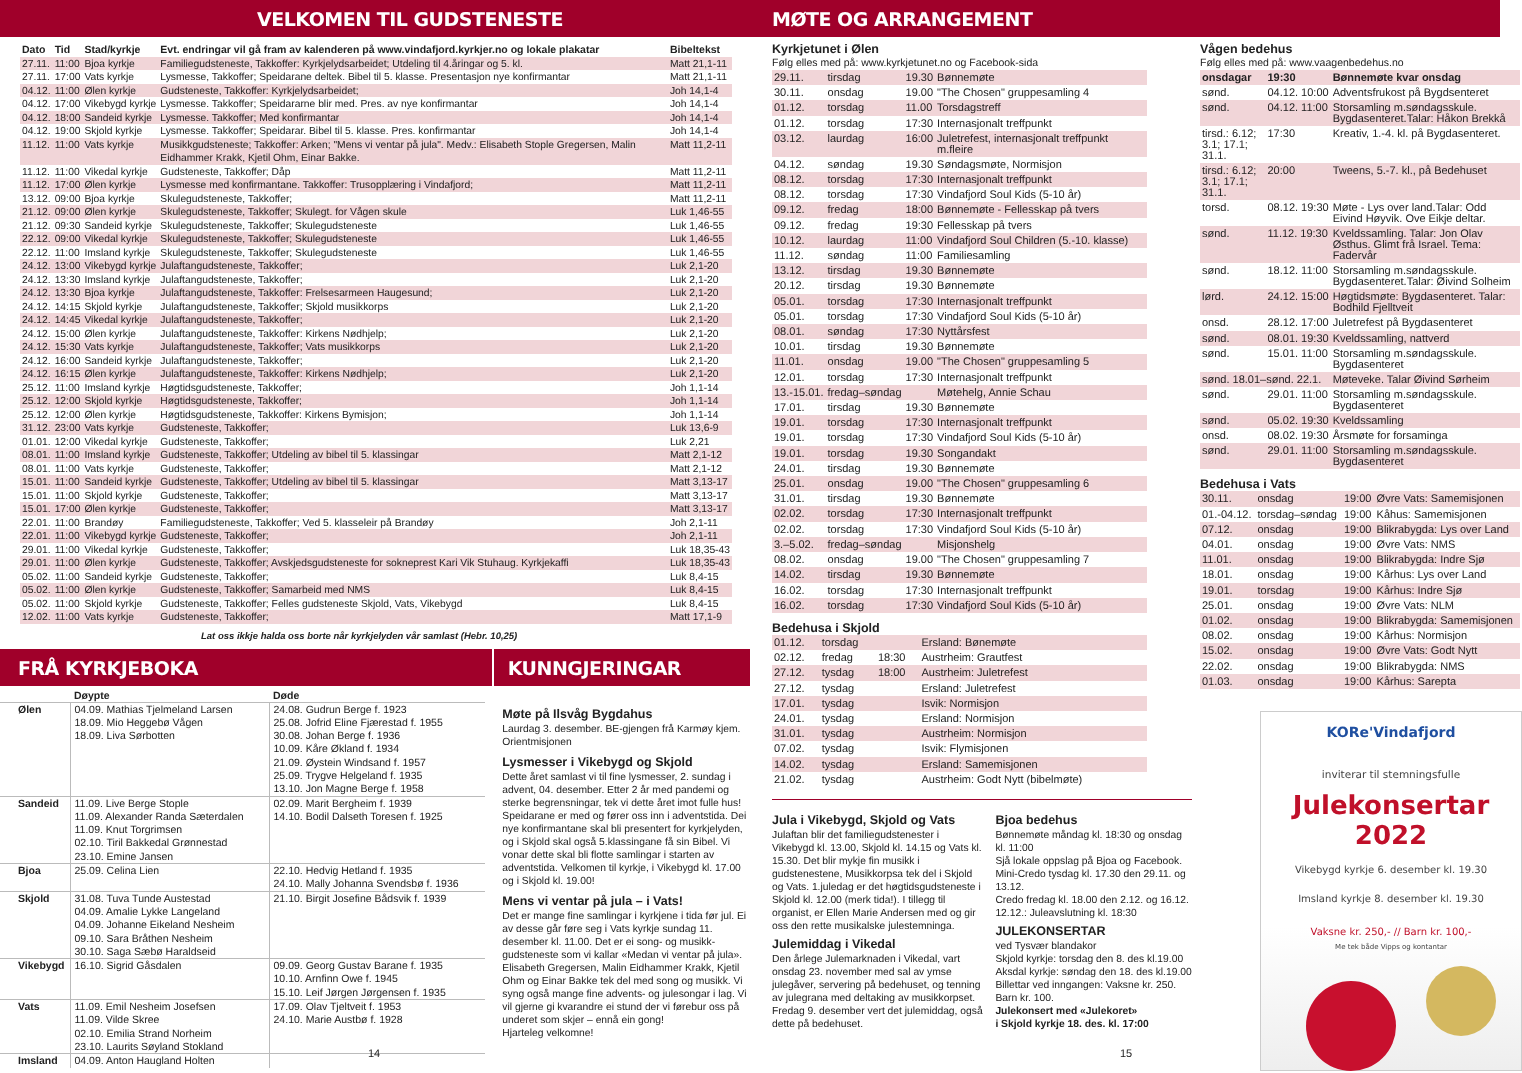VELKOMEN TIL GUDSTENESTE
| Dato | Tid | Stad/kyrkje | Evt. endringar vil gå fram av kalenderen på www.vindafjord.kyrkjer.no og lokale plakatar | Bibeltekst |
| --- | --- | --- | --- | --- |
| 27.11. | 11:00 | Bjoa kyrkje | Familiegudsteneste, Takkoffer: Kyrkjelydsarbeidet; Utdeling til 4.åringar og 5. kl. | Matt 21,1-11 |
| 27.11. | 17:00 | Vats kyrkje | Lysmesse, Takkoffer; Speidarane deltek. Bibel til 5. klasse. Presentasjon nye konfirmantar | Matt 21,1-11 |
| 04.12. | 11:00 | Ølen kyrkje | Gudsteneste, Takkoffer: Kyrkjelydsarbeidet; | Joh 14,1-4 |
| 04.12. | 17:00 | Vikebygd kyrkje | Lysmesse. Takkoffer; Speidararne blir med. Pres. av nye konfirmantar | Joh 14,1-4 |
| 04.12. | 18:00 | Sandeid kyrkje | Lysmesse. Takkoffer; Med konfirmantar | Joh 14,1-4 |
| 04.12. | 19:00 | Skjold kyrkje | Lysmesse. Takkoffer; Speidarar. Bibel til 5. klasse. Pres. konfirmantar | Joh 14,1-4 |
| 11.12. | 11:00 | Vats kyrkje | Musikkgudsteneste; Takkoffer: Arken; "Mens vi ventar på jula". Medv.: Elisabeth Stople Gregersen, Malin Eidhammer Krakk, Kjetil Ohm, Einar Bakke. | Matt 11,2-11 |
| 11.12. | 11:00 | Vikedal kyrkje | Gudsteneste, Takkoffer; Dåp | Matt 11,2-11 |
| 11.12. | 17:00 | Ølen kyrkje | Lysmesse med konfirmantane. Takkoffer: Trusopplæring i Vindafjord; | Matt 11,2-11 |
| 13.12. | 09:00 | Bjoa kyrkje | Skulegudsteneste, Takkoffer; | Matt 11,2-11 |
| 21.12. | 09:00 | Ølen kyrkje | Skulegudsteneste, Takkoffer; Skulegt. for Vågen skule | Luk 1,46-55 |
| 21.12. | 09:30 | Sandeid kyrkje | Skulegudsteneste, Takkoffer; Skulegudsteneste | Luk 1,46-55 |
| 22.12. | 09:00 | Vikedal kyrkje | Skulegudsteneste, Takkoffer; Skulegudsteneste | Luk 1,46-55 |
| 22.12. | 11:00 | Imsland kyrkje | Skulegudsteneste, Takkoffer; Skulegudsteneste | Luk 1,46-55 |
| 24.12. | 13:00 | Vikebygd kyrkje | Julaftangudsteneste, Takkoffer; | Luk 2,1-20 |
| 24.12. | 13:30 | Imsland kyrkje | Julaftangudsteneste, Takkoffer; | Luk 2,1-20 |
| 24.12. | 13:30 | Bjoa kyrkje | Julaftangudsteneste, Takkoffer: Frelsesarmeen Haugesund; | Luk 2,1-20 |
| 24.12. | 14:15 | Skjold kyrkje | Julaftangudsteneste, Takkoffer; Skjold musikkorps | Luk 2,1-20 |
| 24.12. | 14:45 | Vikedal kyrkje | Julaftangudsteneste, Takkoffer; | Luk 2,1-20 |
| 24.12. | 15:00 | Ølen kyrkje | Julaftangudsteneste, Takkoffer: Kirkens Nødhjelp; | Luk 2,1-20 |
| 24.12. | 15:30 | Vats kyrkje | Julaftangudsteneste, Takkoffer; Vats musikkorps | Luk 2,1-20 |
| 24.12. | 16:00 | Sandeid kyrkje | Julaftangudsteneste, Takkoffer; | Luk 2,1-20 |
| 24.12. | 16:15 | Ølen kyrkje | Julaftangudsteneste, Takkoffer: Kirkens Nødhjelp; | Luk 2,1-20 |
| 25.12. | 11:00 | Imsland kyrkje | Høgtidsgudsteneste, Takkoffer; | Joh 1,1-14 |
| 25.12. | 12:00 | Skjold kyrkje | Høgtidsgudsteneste, Takkoffer; | Joh 1,1-14 |
| 25.12. | 12:00 | Ølen kyrkje | Høgtidsgudsteneste, Takkoffer: Kirkens Bymisjon; | Joh 1,1-14 |
| 31.12. | 23:00 | Vats kyrkje | Gudsteneste, Takkoffer; | Luk 13,6-9 |
| 01.01. | 12:00 | Vikedal kyrkje | Gudsteneste, Takkoffer; | Luk 2,21 |
| 08.01. | 11:00 | Imsland kyrkje | Gudsteneste, Takkoffer; Utdeling av bibel til 5. klassingar | Matt 2,1-12 |
| 08.01. | 11:00 | Vats kyrkje | Gudsteneste, Takkoffer; | Matt 2,1-12 |
| 15.01. | 11:00 | Sandeid kyrkje | Gudsteneste, Takkoffer; Utdeling av bibel til 5. klassingar | Matt 3,13-17 |
| 15.01. | 11:00 | Skjold kyrkje | Gudsteneste, Takkoffer; | Matt 3,13-17 |
| 15.01. | 17:00 | Ølen kyrkje | Gudsteneste, Takkoffer; | Matt 3,13-17 |
| 22.01. | 11:00 | Brandøy | Familiegudsteneste, Takkoffer; Ved 5. klasseleir på Brandøy | Joh 2,1-11 |
| 22.01. | 11:00 | Vikebygd kyrkje | Gudsteneste, Takkoffer; | Joh 2,1-11 |
| 29.01. | 11:00 | Vikedal kyrkje | Gudsteneste, Takkoffer; | Luk 18,35-43 |
| 29.01. | 11:00 | Ølen kyrkje | Gudsteneste, Takkoffer; Avskjedsgudsteneste for sokneprest Kari Vik Stuhaug. Kyrkjekaffi | Luk 18,35-43 |
| 05.02. | 11:00 | Sandeid kyrkje | Gudsteneste, Takkoffer; | Luk 8,4-15 |
| 05.02. | 11:00 | Ølen kyrkje | Gudsteneste, Takkoffer; Samarbeid med NMS | Luk 8,4-15 |
| 05.02. | 11:00 | Skjold kyrkje | Gudsteneste, Takkoffer; Felles gudsteneste Skjold, Vats, Vikebygd | Luk 8,4-15 |
| 12.02. | 11:00 | Vats kyrkje | Gudsteneste, Takkoffer; | Matt 17,1-9 |
Lat oss ikkje halda oss borte når kyrkjelyden vår samlast (Hebr. 10,25)
FRÅ KYRKJEBOKA KUNNGJERINGAR
| | Døypte | Døde |
| --- | --- | --- |
| Ølen | 04.09. Mathias Tjelmeland Larsen 18.09. Mio Heggebø Vågen 18.09. Liva Sørbotten | 24.08. Gudrun Berge f. 1923 25.08. Jofrid Eline Fjærestad f. 1955 30.08. Johan Berge f. 1936 10.09. Kåre Økland f. 1934 21.09. Øystein Windsand f. 1957 25.09. Trygve Helgeland f. 1935 13.10. Jon Magne Berge f. 1958 |
| Sandeid | 11.09. Live Berge Stople 11.09. Alexander Randa Sæterdalen 11.09. Knut Torgrimsen 02.10. Tiril Bakkedal Grønnestad 23.10. Emine Jansen | 02.09. Marit Bergheim f. 1939 14.10. Bodil Dalseth Toresen f. 1925 |
| Bjoa | 25.09. Celina Lien | 22.10. Hedvig Hetland f. 1935 24.10. Mally Johanna Svendsbø f. 1936 |
| Skjold | 31.08. Tuva Tunde Austestad 04.09. Amalie Lykke Langeland 04.09. Johanne Eikeland Nesheim 09.10. Sara Bråthen Nesheim 30.10. Saga Sæbø Haraldseid | 21.10. Birgit Josefine Bådsvik f. 1939 |
| Vikebygd | 16.10. Sigrid Gåsdalen | 09.09. Georg Gustav Barane f. 1935 10.10. Arnfinn Owe f. 1945 15.10. Leif Jørgen Jørgensen f. 1935 |
| Vats | 11.09. Emil Nesheim Josefsen 11.09. Vilde Skree 02.10. Emilia Strand Norheim 23.10. Laurits Søyland Stokland | 17.09. Olav Tjeltveit f. 1953 24.10. Marie Austbø f. 1928 |
| Imsland | 04.09. Anton Haugland Holten | |
Møte på Ilsvåg Bygdahus
Laurdag 3. desember. BE-gjengen frå Karmøy kjem. Orientmisjonen
Lysmesser i Vikebygd og Skjold
Dette året samlast vi til fine lysmesser, 2. sundag i advent, 04. desember. Etter 2 år med pandemi og sterke begrensningar, tek vi dette året imot fulle hus! Speidarane er med og fører oss inn i adventstida. Dei nye konfirmantane skal bli presentert for kyrkjelyden, og i Skjold skal også 5.klassingane få sin Bibel. Vi vonar dette skal bli flotte samlingar i starten av adventstida. Velkomen til kyrkje, i Vikebygd kl. 17.00 og i Skjold kl. 19.00!
Mens vi ventar på jula – i Vats!
Det er mange fine samlingar i kyrkjene i tida før jul. Ei av desse går føre seg i Vats kyrkje sundag 11. desember kl. 11.00. Det er ei song- og musikk-gudsteneste som vi kallar «Medan vi ventar på jula». Elisabeth Gregersen, Malin Eidhammer Krakk, Kjetil Ohm og Einar Bakke tek del med song og musikk. Vi syng også mange fine advents- og julesongar i lag. Vi vil gjerne gi kvarandre ei stund der vi førebur oss på underet som skjer – ennå ein gong!
Hjarteleg velkomne!
14
MØTE OG ARRANGEMENT
Kyrkjetunet i Ølen
Følg elles med på: www.kyrkjetunet.no og Facebook-sida
| 29.11. | tirsdag | 19.30 | Bønnemøte |
| 30.11. | onsdag | 19.00 | "The Chosen" gruppesamling 4 |
| 01.12. | torsdag | 11.00 | Torsdagstreff |
| 01.12. | torsdag | 17:30 | Internasjonalt treffpunkt |
| 03.12. | laurdag | 16:00 | Juletrefest, internasjonalt treffpunkt m.fleire |
| 04.12. | søndag | 19.30 | Søndagsmøte, Normisjon |
| 08.12. | torsdag | 17:30 | Internasjonalt treffpunkt |
| 08.12. | torsdag | 17:30 | Vindafjord Soul Kids (5-10 år) |
| 09.12. | fredag | 18:00 | Bønnemøte - Fellesskap på tvers |
| 09.12. | fredag | 19:30 | Fellesskap på tvers |
| 10.12. | laurdag | 11:00 | Vindafjord Soul Children (5.-10. klasse) |
| 11.12. | søndag | 11:00 | Familiesamling |
| 13.12. | tirsdag | 19.30 | Bønnemøte |
| 20.12. | tirsdag | 19.30 | Bønnemøte |
| 05.01. | torsdag | 17:30 | Internasjonalt treffpunkt |
| 05.01. | torsdag | 17:30 | Vindafjord Soul Kids (5-10 år) |
| 08.01. | søndag | 17:30 | Nyttårsfest |
| 10.01. | tirsdag | 19.30 | Bønnemøte |
| 11.01. | onsdag | 19.00 | "The Chosen" gruppesamling 5 |
| 12.01. | torsdag | 17:30 | Internasjonalt treffpunkt |
| 13.-15.01. | fredag–søndag | | Møtehelg, Annie Schau |
| 17.01. | tirsdag | 19.30 | Bønnemøte |
| 19.01. | torsdag | 17:30 | Internasjonalt treffpunkt |
| 19.01. | torsdag | 17:30 | Vindafjord Soul Kids (5-10 år) |
| 19.01. | torsdag | 19.30 | Songandakt |
| 24.01. | tirsdag | 19.30 | Bønnemøte |
| 25.01. | onsdag | 19.00 | "The Chosen" gruppesamling 6 |
| 31.01. | tirsdag | 19.30 | Bønnemøte |
| 02.02. | torsdag | 17:30 | Internasjonalt treffpunkt |
| 02.02. | torsdag | 17:30 | Vindafjord Soul Kids (5-10 år) |
| 3.–5.02. | fredag–søndag | | Misjonshelg |
| 08.02. | onsdag | 19.00 | "The Chosen" gruppesamling 7 |
| 14.02. | tirsdag | 19.30 | Bønnemøte |
| 16.02. | torsdag | 17:30 | Internasjonalt treffpunkt |
| 16.02. | torsdag | 17:30 | Vindafjord Soul Kids (5-10 år) |
Bedehusa i Skjold
| 01.12. | torsdag | | Ersland: Bønemøte |
| 02.12. | fredag | 18:30 | Austrheim: Grautfest |
| 27.12. | tysdag | 18:00 | Austrheim: Juletrefest |
| 27.12. | tysdag | | Ersland: Juletrefest |
| 17.01. | tysdag | | Isvik: Normisjon |
| 24.01. | tysdag | | Ersland: Normisjon |
| 31.01. | tysdag | | Austrheim: Normisjon |
| 07.02. | tysdag | | Isvik: Flymisjonen |
| 14.02. | tysdag | | Ersland: Samemisjonen |
| 21.02. | tysdag | | Austrheim: Godt Nytt (bibelmøte) |
Jula i Vikebygd, Skjold og Vats
Julaftan blir det familiegudstenester i Vikebygd kl. 13.00, Skjold kl. 14.15 og Vats kl. 15.30. Det blir mykje fin musikk i gudstenestene, Musikkorpsa tek del i Skjold og Vats. 1.juledag er det høgtidsgudsteneste i Skjold kl. 12.00 (merk tida!). I tillegg til organist, er Ellen Marie Andersen med og gir oss den rette musikalske julestemninga.
Julemiddag i Vikedal
Den årlege Julemarknaden i Vikedal, vart onsdag 23. november med sal av ymse julegåver, servering på bedehuset, og tenning av julegrana med deltaking av musikkorpset. Fredag 9. desember vert det julemiddag, også dette på bedehuset.
Bjoa bedehus
Bønnemøte måndag kl. 18:30 og onsdag kl. 11:00
Sjå lokale oppslag på Bjoa og Facebook.
Mini-Credo tysdag kl. 17.30 den 29.11. og 13.12.
Credo fredag kl. 18.00 den 2.12. og 16.12.
12.12.: Juleavslutning kl. 18:30
JULEKONSERTAR
ved Tysvær blandakor
Skjold kyrkje: torsdag den 8. des kl.19.00
Aksdal kyrkje: søndag den 18. des kl.19.00
Billettar ved inngangen: Vaksne kr. 250. Barn kr. 100.
Julekonsert med «Julekoret»
i Skjold kyrkje 18. des. kl. 17:00
Vågen bedehus
Følg elles med på: www.vaagenbedehus.no
| onsdagar | 19:30 | Bønnemøte kvar onsdag |
| sønd. | 04.12. 10:00 | Adventsfrukost på Bygdsenteret |
| sønd. | 04.12. 11:00 | Storsamling m.søndagsskule. Bygdasenteret.Talar: Håkon Brekkå |
| tirsd.: 6.12; 3.1; 17.1; 31.1. | 17:30 | Kreativ, 1.-4. kl. på Bygdasenteret. |
| tirsd.: 6.12; 3.1; 17.1; 31.1. | 20:00 | Tweens, 5.-7. kl., på Bedehuset |
| torsd. | 08.12. 19:30 | Møte - Lys over land.Talar: Odd Eivind Høyvik. Ove Eikje deltar. |
| sønd. | 11.12. 19:30 | Kveldssamling. Talar: Jon Olav Østhus. Glimt frå Israel. Tema: Fadervår |
| sønd. | 18.12. 11:00 | Storsamling m.søndagsskule. Bygdasenteret.Talar: Øivind Solheim |
| lørd. | 24.12. 15:00 | Høgtidsmøte: Bygdasenteret. Talar: Bodhild Fjelltveit |
| onsd. | 28.12. 17:00 | Juletrefest på Bygdasenteret |
| sønd. | 08.01. 19:30 | Kveldssamling, nattverd |
| sønd. | 15.01. 11:00 | Storsamling m.søndagsskule. Bygdasenteret |
| sønd. 18.01–sønd. 22.1. | | Møteveke. Talar Øivind Sørheim |
| sønd. | 29.01. 11:00 | Storsamling m.søndagsskule. Bygdasenteret |
| sønd. | 05.02. 19:30 | Kveldssamling |
| onsd. | 08.02. 19:30 | Årsmøte for forsaminga |
| sønd. | 29.01. 11:00 | Storsamling m.søndagsskule. Bygdasenteret |
Bedehusa i Vats
| 30.11. | onsdag | 19:00 | Øvre Vats: Samemisjonen |
| 01.-04.12. | torsdag–søndag | 19:00 | Kåhus: Samemisjonen |
| 07.12. | onsdag | 19:00 | Blikrabygda: Lys over Land |
| 04.01. | onsdag | 19:00 | Øvre Vats: NMS |
| 11.01. | onsdag | 19:00 | Blikrabygda: Indre Sjø |
| 18.01. | onsdag | 19:00 | Kårhus: Lys over Land |
| 19.01. | torsdag | 19:00 | Kårhus: Indre Sjø |
| 25.01. | onsdag | 19:00 | Øvre Vats: NLM |
| 01.02. | onsdag | 19:00 | Blikrabygda: Samemisjonen |
| 08.02. | onsdag | 19:00 | Kårhus: Normisjon |
| 15.02. | onsdag | 19:00 | Øvre Vats: Godt Nytt |
| 22.02. | onsdag | 19:00 | Blikrabygda: NMS |
| 01.03. | onsdag | 19:00 | Kårhus: Sarepta |
KORe'Vindafjord
inviterar til stemningsfulle
Julekonsertar 2022
Vikebygd kyrkje 6. desember kl. 19.30
Imsland kyrkje 8. desember kl. 19.30
Vaksne kr. 250,- // Barn kr. 100,-
Me tek både Vipps og kontantar
15